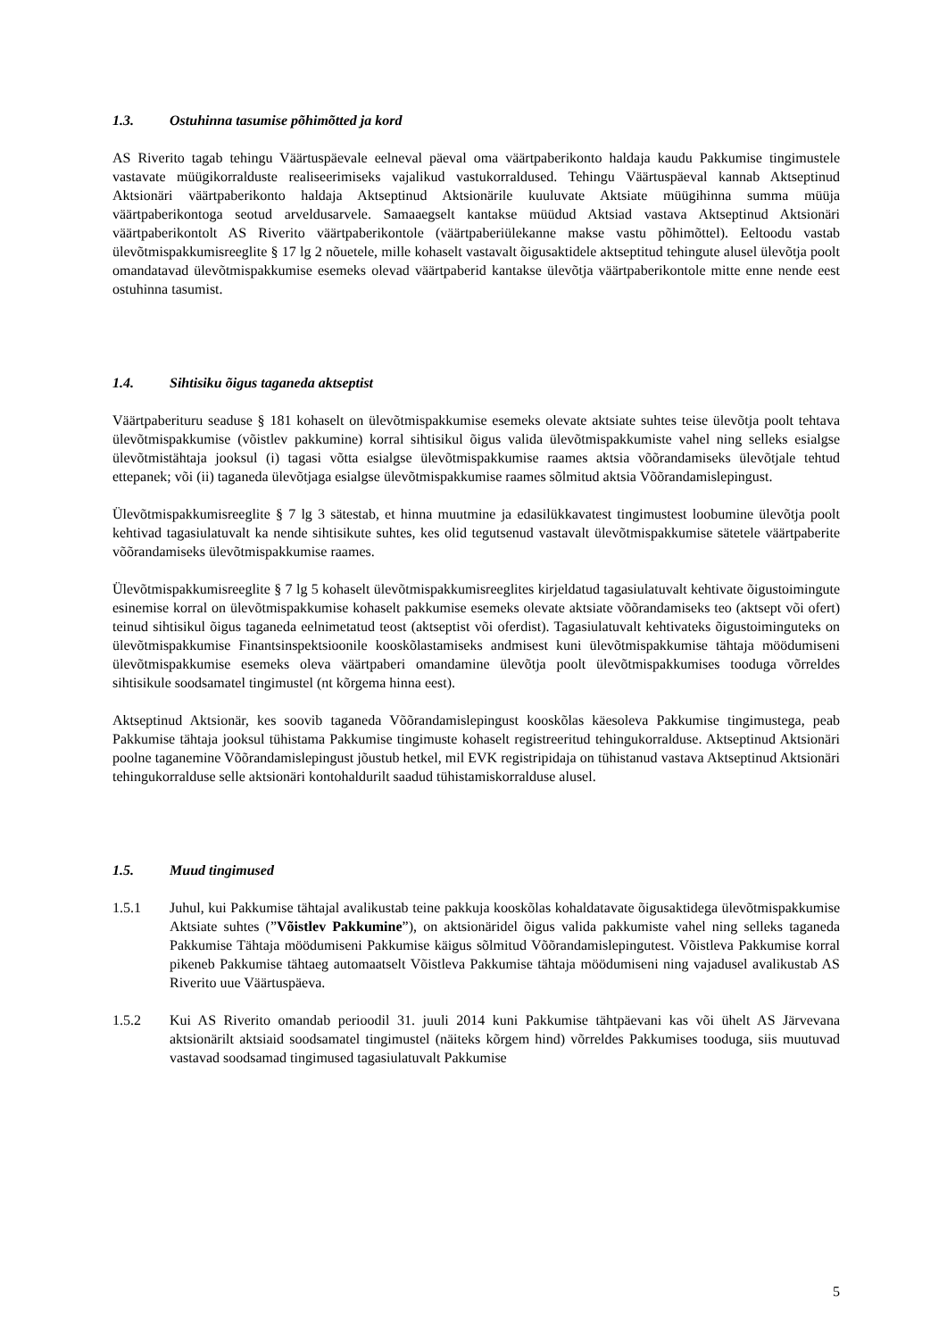1.3. Ostuhinna tasumise põhimõtted ja kord
AS Riverito tagab tehingu Väärtuspäevale eelneval päeval oma väärtpaberikonto haldaja kaudu Pakkumise tingimustele vastavate müügikorralduste realiseerimiseks vajalikud vastukorraldused. Tehingu Väärtuspäeval kannab Aktseptinud Aktsionäri väärtpaberikonto haldaja Aktseptinud Aktsionärile kuuluvate Aktsiate müügihinna summa müüja väärtpaberikontoga seotud arveldusarvele. Samaaegselt kantakse müüdud Aktsiad vastava Aktseptinud Aktsionäri väärtpaberikontolt AS Riverito väärtpaberikontole (väärtpaberiülekanne makse vastu põhimõttel). Eeltoodu vastab ülevõtmispakkumisreeglite § 17 lg 2 nõuetele, mille kohaselt vastavalt õigusaktidele aktseptitud tehingute alusel ülevõtja poolt omandatavad ülevõtmispakkumise esemeks olevad väärtpaberid kantakse ülevõtja väärtpaberikontole mitte enne nende eest ostuhinna tasumist.
1.4. Sihtisiku õigus taganeda aktseptist
Väärtpaberituru seaduse § 181 kohaselt on ülevõtmispakkumise esemeks olevate aktsiate suhtes teise ülevõtja poolt tehtava ülevõtmispakkumise (võistlev pakkumine) korral sihtisikul õigus valida ülevõtmispakkumiste vahel ning selleks esialgse ülevõtmistähtaja jooksul (i) tagasi võtta esialgse ülevõtmispakkumise raames aktsia võõrandamiseks ülevõtjale tehtud ettepanek; või (ii) taganeda ülevõtjaga esialgse ülevõtmispakkumise raames sõlmitud aktsia Võõrandamislepingust.
Ülevõtmispakkumisreeglite § 7 lg 3 sätestab, et hinna muutmine ja edasilükkavatest tingimustest loobumine ülevõtja poolt kehtivad tagasiulatuvalt ka nende sihtisikute suhtes, kes olid tegutsenud vastavalt ülevõtmispakkumise sätetele väärtpaberite võõrandamiseks ülevõtmispakkumise raames.
Ülevõtmispakkumisreeglite § 7 lg 5 kohaselt ülevõtmispakkumisreeglites kirjeldatud tagasiulatuvalt kehtivate õigustoimingute esinemise korral on ülevõtmispakkumise kohaselt pakkumise esemeks olevate aktsiate võõrandamiseks teo (aktsept või ofert) teinud sihtisikul õigus taganeda eelnimetatud teost (aktseptist või oferdist). Tagasiulatuvalt kehtivateks õigustoiminguteks on ülevõtmispakkumise Finantsinspektsioonile kooskõlastamiseks andmisest kuni ülevõtmispakkumise tähtaja möödumiseni ülevõtmispakkumise esemeks oleva väärtpaberi omandamine ülevõtja poolt ülevõtmispakkumises tooduga võrreldes sihtisikule soodsamatel tingimustel (nt kõrgema hinna eest).
Aktseptinud Aktsionär, kes soovib taganeda Võõrandamislepingust kooskõlas käesoleva Pakkumise tingimustega, peab Pakkumise tähtaja jooksul tühistama Pakkumise tingimuste kohaselt registreeritud tehingukorralduse. Aktseptinud Aktsionäri poolne taganemine Võõrandamislepingust jõustub hetkel, mil EVK registripidaja on tühistanud vastava Aktseptinud Aktsionäri tehingukorralduse selle aktsionäri kontohaldurilt saadud tühistamiskorralduse alusel.
1.5. Muud tingimused
1.5.1 Juhul, kui Pakkumise tähtajal avalikustab teine pakkuja kooskõlas kohaldatavate õigusaktidega ülevõtmispakkumise Aktsiate suhtes (”Võistlev Pakkumine”), on aktsionäridel õigus valida pakkumiste vahel ning selleks taganeda Pakkumise Tähtaja möödumiseni Pakkumise käigus sõlmitud Võõrandamislepingutest. Võistleva Pakkumise korral pikeneb Pakkumise tähtaeg automaatselt Võistleva Pakkumise tähtaja möödumiseni ning vajadusel avalikustab AS Riverito uue Väärtuspäeva.
1.5.2 Kui AS Riverito omandab perioodil 31. juuli 2014 kuni Pakkumise tähtpäevani kas või ühelt AS Järvevana aktsionärilt aktsiaid soodsamatel tingimustel (näiteks kõrgem hind) võrreldes Pakkumises tooduga, siis muutuvad vastavad soodsamad tingimused tagasiulatuvalt Pakkumise
5